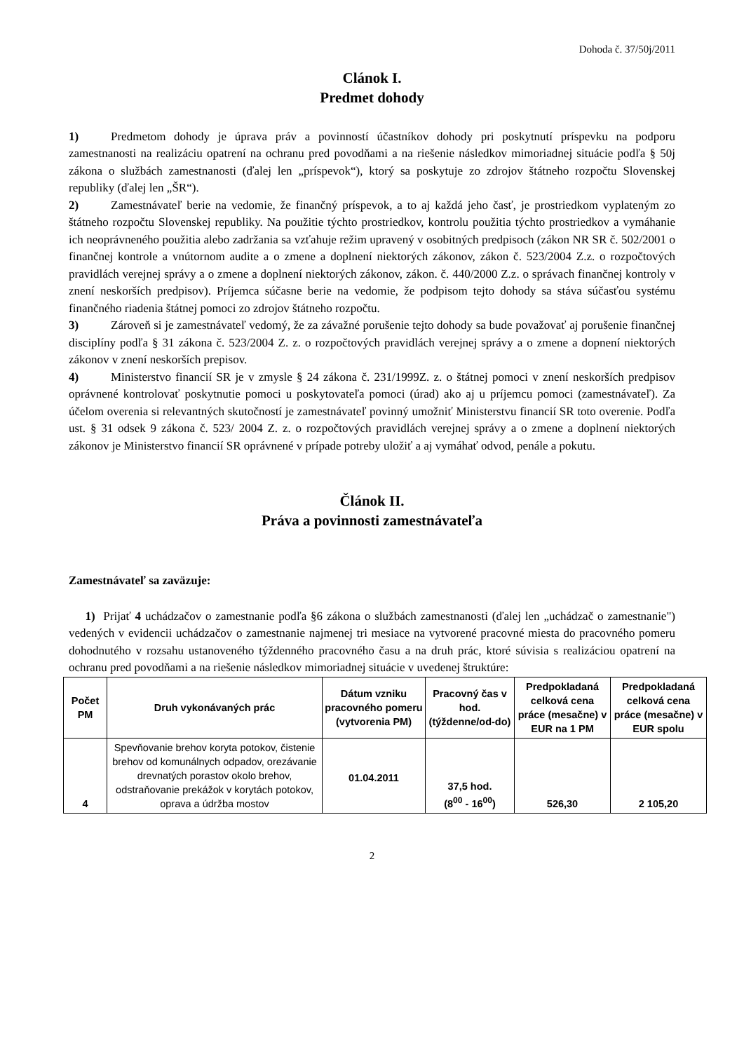Dohoda č. 37/50j/2011
Clánok I.
Predmet dohody
1) Predmetom dohody je úprava práv a povinností účastníkov dohody pri poskytnutí príspevku na podporu zamestnanosti na realizáciu opatrení na ochranu pred povodňami a na riešenie následkov mimoriadnej situácie podľa § 50j zákona o službách zamestnanosti (ďalej len „príspevok“), ktorý sa poskytuje zo zdrojov štátneho rozpočtu Slovenskej republiky (ďalej len „ŠR“).
2) Zamestnávateľ berie na vedomie, že finančný príspevok, a to aj každá jeho časť, je prostriedkom vyplateným zo štátneho rozpočtu Slovenskej republiky. Na použitie týchto prostriedkov, kontrolu použitia týchto prostriedkov a vymáhanie ich neoprávneného použitia alebo zadržania sa vzťahuje režim upravený v osobitných predpisoch (zákon NR SR č. 502/2001 o finančnej kontrole a vnútornom audite a o zmene a doplnení niektorých zákonov, zákon č. 523/2004 Z.z. o rozpočtových pravidlách verejnej správy a o zmene a doplnení niektorých zákonov, zákon. č. 440/2000 Z.z. o správach finančnej kontroly v znení neskorších predpisov). Príjemca súčasne berie na vedomie, že podpisom tejto dohody sa stáva súčasťou systému finančného riadenia štátnej pomoci zo zdrojov štátneho rozpočtu.
3) Zároveň si je zamestnávateľ vedomý, že za závažné porušenie tejto dohody sa bude považovať aj porušenie finančnej disciplíny podľa § 31 zákona č. 523/2004 Z. z. o rozpočtových pravidlách verejnej správy a o zmene a dopnení niektorých zákonov v znení neskorších prepisov.
4) Ministerstvo financií SR je v zmysle § 24 zákona č. 231/1999Z. z. o štátnej pomoci v znení neskorších predpisov oprávnené kontrolovať poskytnutie pomoci u poskytovateľa pomoci (úrad) ako aj u príjemcu pomoci (zamestnávateľ). Za účelom overenia si relevantných skutočností je zamestnávateľ povinný umožniť Ministerstvu financií SR toto overenie. Podľa ust. § 31 odsek 9 zákona č. 523/ 2004 Z. z. o rozpočtových pravidlách verejnej správy a o zmene a doplnení niektorých zákonov je Ministerstvo financií SR oprávnené v prípade potreby uložiť a aj vymáhať odvod, penále a pokutu.
Článok II.
Práva a povinnosti zamestnávateľa
Zamestnávateľ sa zaväzuje:
1) Prijať 4 uchádzačov o zamestnanie podľa §6 zákona o službách zamestnanosti (ďalej len „uchádzač o zamestnanie") vedených v evidencii uchádzačov o zamestnanie najmenej tri mesiace na vytvorené pracovné miesta do pracovného pomeru dohodnutého v rozsahu ustanoveného týždenného pracovného času a na druh prác, ktoré súvisia s realizáciou opatrení na ochranu pred povodňami a na riešenie následkov mimoriadnej situácie v uvedenej štruktúre:
| Počet PM | Druh vykonávaných prác | Dátum vzniku pracovného pomeru (vytvorenia PM) | Pracovný čas v hod. (týždenne/od-do) | Predpokladaná celková cena práce (mesačne) v EUR na 1 PM | Predpokladaná celková cena práce (mesačne) v EUR spolu |
| --- | --- | --- | --- | --- | --- |
| 4 | Spevňovanie brehov koryta potokov, čistenie brehov od komunálnych odpadov, orezávanie drevnatých porastov okolo brehov, odstraňovanie prekážok v korytách potokov, oprava a údržba mostov | 01.04.2011 | 37,5 hod. (8<sup>00</sup> - 16<sup>00</sup>) | 526,30 | 2 105,20 |
2